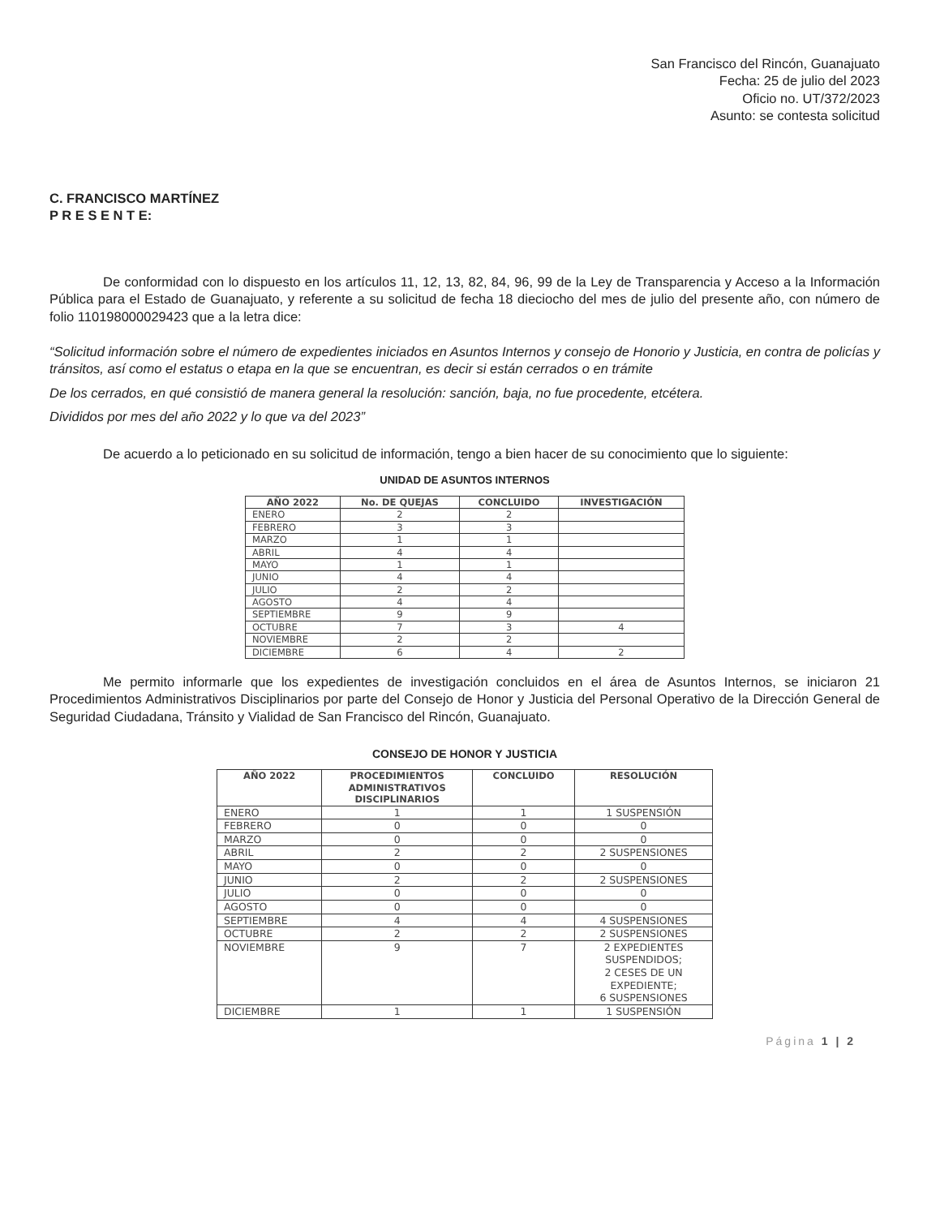San Francisco del Rincón, Guanajuato
Fecha: 25 de julio del 2023
Oficio no. UT/372/2023
Asunto: se contesta solicitud
C. FRANCISCO MARTÍNEZ
P R E S E N T E:
De conformidad con lo dispuesto en los artículos 11, 12, 13, 82, 84, 96, 99 de la Ley de Transparencia y Acceso a la Información Pública para el Estado de Guanajuato, y referente a su solicitud de fecha 18 dieciocho del mes de julio del presente año, con número de folio 110198000029423 que a la letra dice:
“Solicitud información sobre el número de expedientes iniciados en Asuntos Internos y consejo de Honorio y Justicia, en contra de policías y tránsitos, así como el estatus o etapa en la que se encuentran, es decir si están cerrados o en trámite
De los cerrados, en qué consistió de manera general la resolución: sanción, baja, no fue procedente, etcétera.
Divididos por mes del año 2022 y lo que va del 2023”
De acuerdo a lo peticionado en su solicitud de información, tengo a bien hacer de su conocimiento que lo siguiente:
UNIDAD DE ASUNTOS INTERNOS
| AÑO 2022 | No. DE QUEJAS | CONCLUIDO | INVESTIGACIÓN |
| --- | --- | --- | --- |
| ENERO | 2 | 2 | |
| FEBRERO | 3 | 3 | |
| MARZO | 1 | 1 | |
| ABRIL | 4 | 4 | |
| MAYO | 1 | 1 | |
| JUNIO | 4 | 4 | |
| JULIO | 2 | 2 | |
| AGOSTO | 4 | 4 | |
| SEPTIEMBRE | 9 | 9 | |
| OCTUBRE | 7 | 3 | 4 |
| NOVIEMBRE | 2 | 2 | |
| DICIEMBRE | 6 | 4 | 2 |
Me permito informarle que los expedientes de investigación concluidos en el área de Asuntos Internos, se iniciaron 21 Procedimientos Administrativos Disciplinarios por parte del Consejo de Honor y Justicia del Personal Operativo de la Dirección General de Seguridad Ciudadana, Tránsito y Vialidad de San Francisco del Rincón, Guanajuato.
CONSEJO DE HONOR Y JUSTICIA
| AÑO 2022 | PROCEDIMIENTOS ADMINISTRATIVOS DISCIPLINARIOS | CONCLUIDO | RESOLUCIÓN |
| --- | --- | --- | --- |
| ENERO | 1 | 1 | 1 SUSPENSIÓN |
| FEBRERO | 0 | 0 | 0 |
| MARZO | 0 | 0 | 0 |
| ABRIL | 2 | 2 | 2 SUSPENSIONES |
| MAYO | 0 | 0 | 0 |
| JUNIO | 2 | 2 | 2 SUSPENSIONES |
| JULIO | 0 | 0 | 0 |
| AGOSTO | 0 | 0 | 0 |
| SEPTIEMBRE | 4 | 4 | 4 SUSPENSIONES |
| OCTUBRE | 2 | 2 | 2 SUSPENSIONES |
| NOVIEMBRE | 9 | 7 | 2 EXPEDIENTES SUSPENDIDOS; 2 CESES DE UN EXPEDIENTE; 6 SUSPENSIONES |
| DICIEMBRE | 1 | 1 | 1 SUSPENSIÓN |
Página 1 | 2